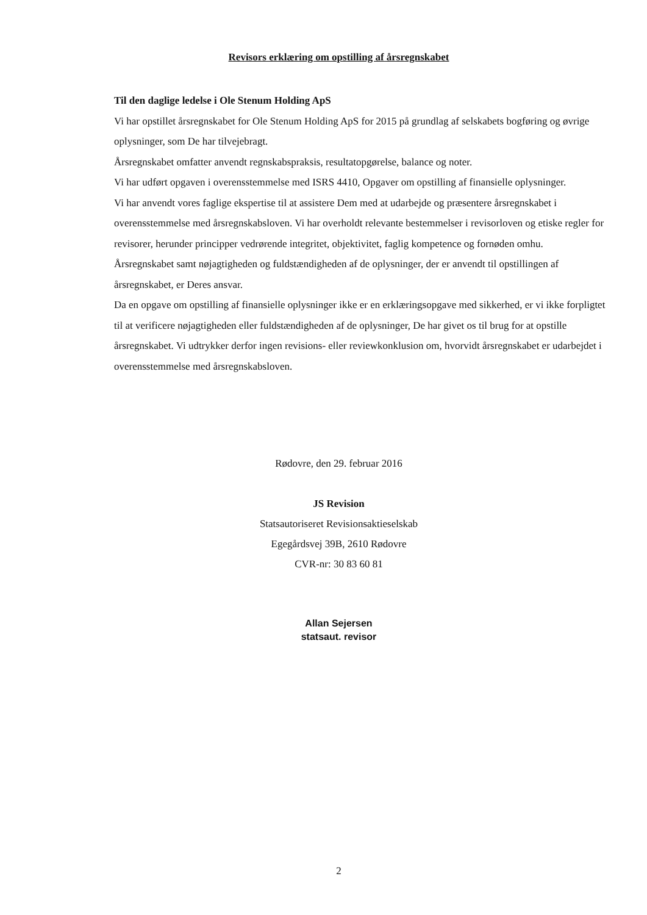Revisors erklæring om opstilling af årsregnskabet
Til den daglige ledelse i Ole Stenum Holding ApS
Vi har opstillet årsregnskabet for Ole Stenum Holding ApS for 2015 på grundlag af selskabets bogføring og øvrige oplysninger, som De har tilvejebragt.
Årsregnskabet omfatter anvendt regnskabspraksis, resultatopgørelse, balance og noter.
Vi har udført opgaven i overensstemmelse med ISRS 4410, Opgaver om opstilling af finansielle oplysninger.
Vi har anvendt vores faglige ekspertise til at assistere Dem med at udarbejde og præsentere årsregnskabet i overensstemmelse med årsregnskabsloven. Vi har overholdt relevante bestemmelser i revisorloven og etiske regler for revisorer, herunder principper vedrørende integritet, objektivitet, faglig kompetence og fornøden omhu.
Årsregnskabet samt nøjagtigheden og fuldstændigheden af de oplysninger, der er anvendt til opstillingen af årsregnskabet, er Deres ansvar.
Da en opgave om opstilling af finansielle oplysninger ikke er en erklæringsopgave med sikkerhed, er vi ikke forpligtet til at verificere nøjagtigheden eller fuldstændigheden af de oplysninger, De har givet os til brug for at opstille årsregnskabet. Vi udtrykker derfor ingen revisions- eller reviewkonklusion om, hvorvidt årsregnskabet er udarbejdet i overensstemmelse med årsregnskabsloven.
Rødovre, den 29. februar 2016
JS Revision
Statsautoriseret Revisionsaktieselskab
Egegårdsvej 39B, 2610 Rødovre
CVR-nr: 30 83 60 81
Allan Sejersen
statsaut. revisor
2